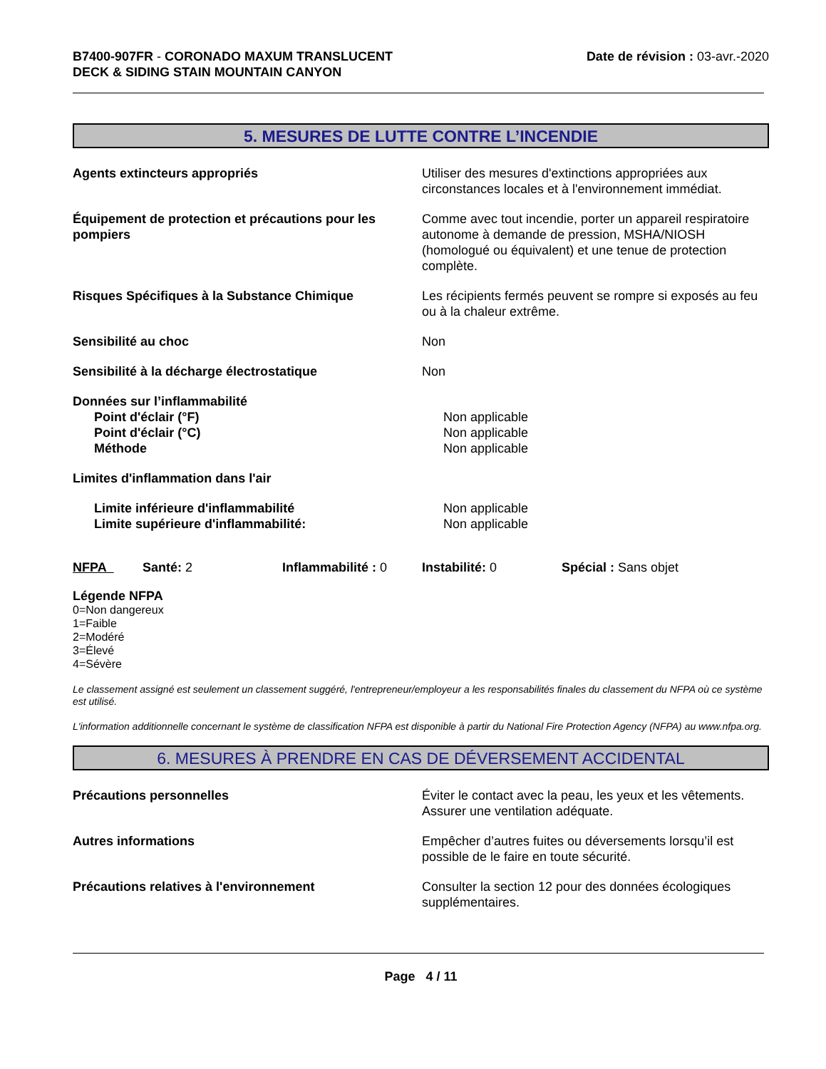B7400-907FR - CORONADO MAXUM TRANSLUCENT
DECK & SIDING STAIN MOUNTAIN CANYON
Date de révision : 03-avr.-2020
5. MESURES DE LUTTE CONTRE L’INCENDIE
Agents extincteurs appropriés Utiliser des mesures d'extinctions appropriées aux circonstances locales et à l'environnement immédiat.
Équipement de protection et précautions pour les pompiers
Comme avec tout incendie, porter un appareil respiratoire autonome à demande de pression, MSHA/NIOSH (homologué ou équivalent) et une tenue de protection complète.
Risques Spécifiques à la Substance Chimique Les récipients fermés peuvent se rompre si exposés au feu ou à la chaleur extrême.
Sensibilité au choc Non
Sensibilité à la décharge électrostatique Non
Données sur l’inflammabilité
Point d'éclair (°F) Non applicable
Point d'éclair (°C) Non applicable
Méthode Non applicable
Limites d'inflammation dans l'air
Limite inférieure d'inflammabilité Non applicable
Limite supérieure d'inflammabilité: Non applicable
NFPA Santé: 2 Inflammabilité : 0 Instabilité: 0 Spécial : Sans objet
Légende NFPA
0=Non dangereux
1=Faible
2=Modéré
3=Élevé
4=Sévère
Le classement assigné est seulement un classement suggéré, l'entrepreneur/employeur a les responsabilités finales du classement du NFPA où ce système est utilisé.
L'information additionnelle concernant le système de classification NFPA est disponible à partir du National Fire Protection Agency (NFPA) au www.nfpa.org.
6. MESURES À PRENDRE EN CAS DE DÉVERSEMENT ACCIDENTAL
Précautions personnelles Éviter le contact avec la peau, les yeux et les vêtements. Assurer une ventilation adéquate.
Autres informations Empêcher d’autres fuites ou déversements lorsqu’il est possible de le faire en toute sécurité.
Précautions relatives à l'environnement Consulter la section 12 pour des données écologiques supplémentaires.
Page 4 / 11